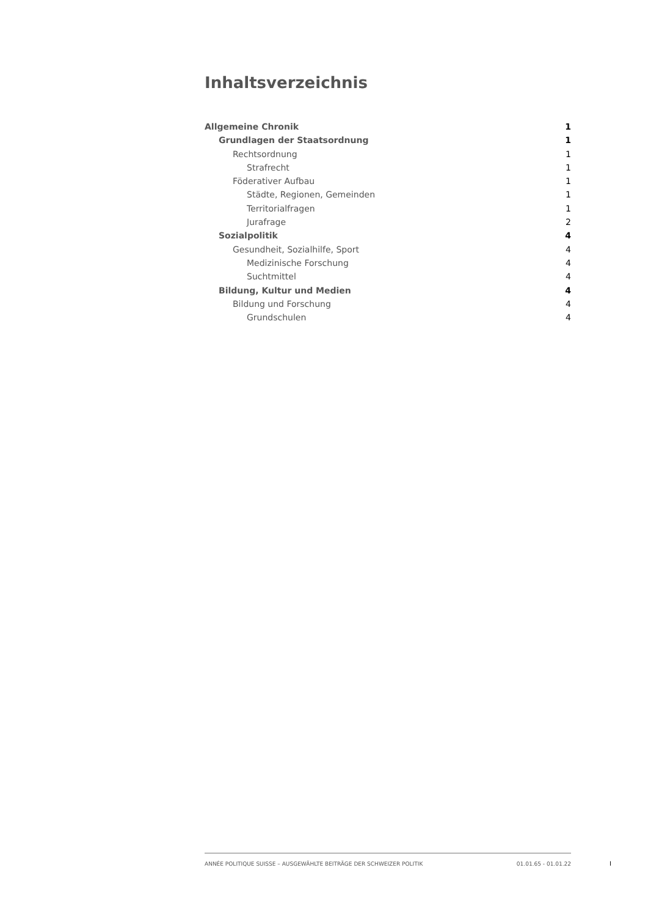Inhaltsverzeichnis
Allgemeine Chronik 1
Grundlagen der Staatsordnung 1
Rechtsordnung 1
Strafrecht 1
Föderativer Aufbau 1
Städte, Regionen, Gemeinden 1
Territorialfragen 1
Jurafrage 2
Sozialpolitik 4
Gesundheit, Sozialhilfe, Sport 4
Medizinische Forschung 4
Suchtmittel 4
Bildung, Kultur und Medien 4
Bildung und Forschung 4
Grundschulen 4
ANNÉE POLITIQUE SUISSE – AUSGEWÄHLTE BEITRÄGE DER SCHWEIZER POLITIK 01.01.65 - 01.01.22
I